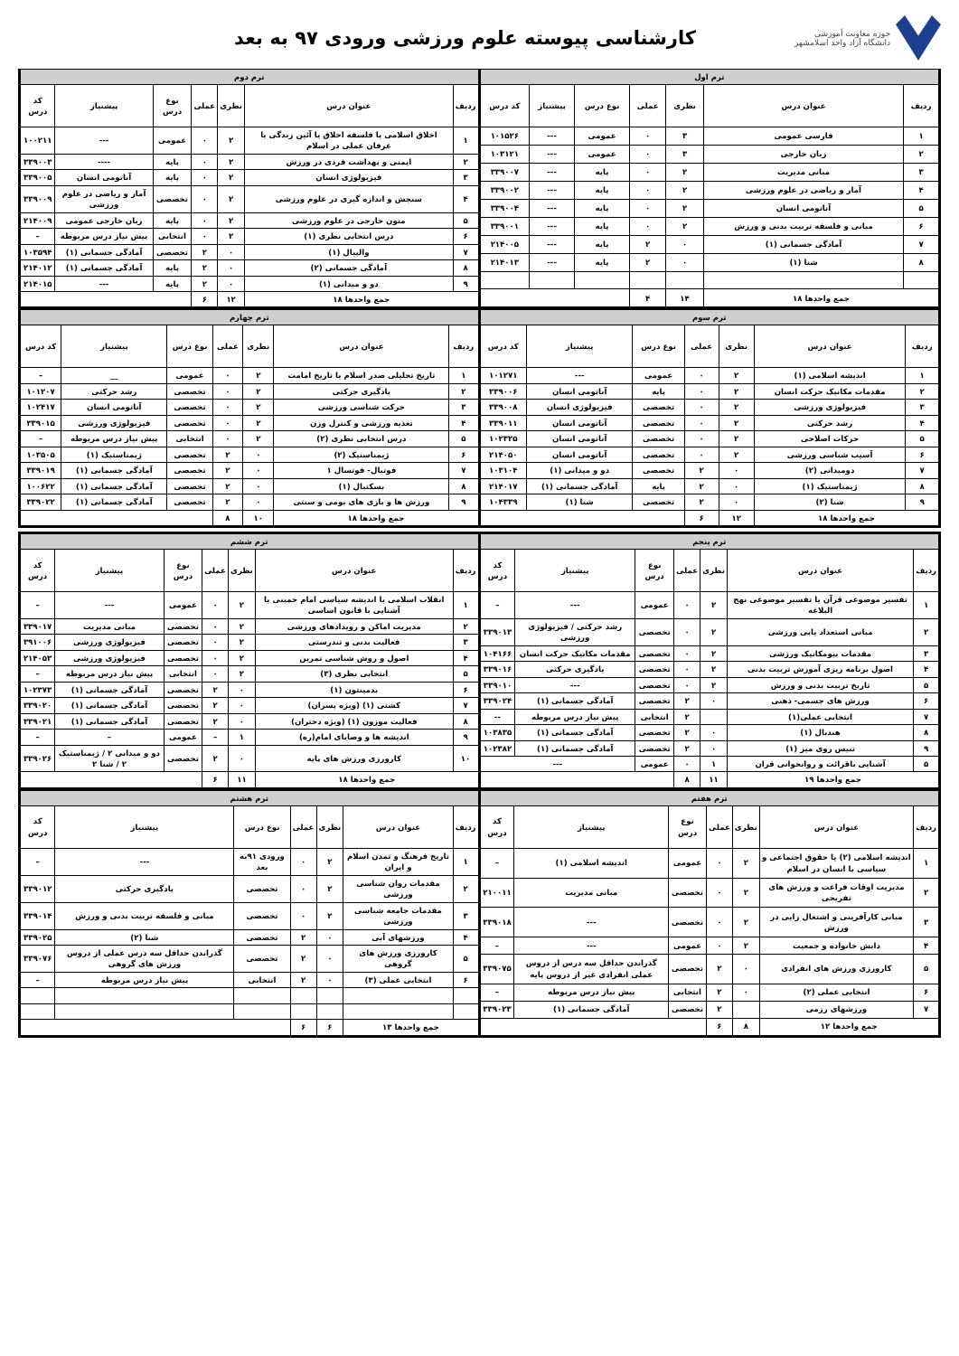حوزه معاونت آموزشی
دانشگاه آزاد واحد اسلامشهر
کارشناسی پیوسته علوم ورزشی ورودی ۹۷ به بعد
| ترم اول | | | | | | |
| --- | --- | --- | --- | --- | --- | --- |
| ردیف | عنوان درس | نظری | عملی | نوع درس | پیشنیاز | کد درس |
| ۱ | فارسی عمومی | ۳ | ۰ | عمومی | --- | ۱۰۱۵۲۶ |
| ۲ | زبان خارجی | ۳ | ۰ | عمومی | --- | ۱۰۳۱۲۱ |
| ۳ | مبانی مدیریت | ۲ | ۰ | پایه | --- | ۳۳۹۰۰۷ |
| ۴ | آمار و ریاضی در علوم ورزشی | ۲ | ۰ | پایه | --- | ۳۳۹۰۰۲ |
| ۵ | آناتومی انسان | ۲ | ۰ | پایه | --- | ۳۳۹۰۰۴ |
| ۶ | مبانی و فلسفه تربیت بدنی و ورزش | ۲ | ۰ | پایه | --- | ۳۳۹۰۰۱ |
| ۷ | آمادگی جسمانی (۱) | ۰ | ۲ | پایه | --- | ۲۱۴۰۰۵ |
| ۸ | شنا (۱) | ۰ | ۲ | پایه | --- | ۲۱۴۰۱۳ |
| جمع واحدها ۱۸ | | ۱۴ | ۴ | | | |
| ترم دوم | | | | | | |
| --- | --- | --- | --- | --- | --- | --- |
| ردیف | عنوان درس | نظری | عملی | نوع درس | پیشنیاز | کد درس |
| ۱ | اخلاق اسلامی یا فلسفه اخلاق یا آئین زندگی یا عرفان عملی در اسلام | ۲ | ۰ | عمومی | --- | ۱۰۰۲۱۱ |
| ۲ | ایمنی و بهداشت فردی در ورزش | ۲ | ۰ | پایه | ---- | ۳۳۹۰۰۳ |
| ۳ | فیزیولوژی انسان | ۲ | ۰ | پایه | آناتومی انسان | ۳۳۹۰۰۵ |
| ۴ | سنجش و اندازه گیری در علوم ورزشی | ۲ | ۰ | تخصصی | آمار و ریاضی در علوم ورزشی | ۳۳۹۰۰۹ |
| ۵ | متون خارجی در علوم ورزشی | ۲ | ۰ | پایه | زبان خارجی عمومی | ۲۱۴۰۰۹ |
| ۶ | درس انتخابی نظری (۱) | ۲ | ۰ | انتخابی | پیش نیاز درس مربوطه | – |
| ۷ | والیبال (۱) | ۰ | ۲ | تخصصی | آمادگی جسمانی (۱) | ۱۰۳۵۹۴ |
| ۸ | آمادگی جسمانی (۲) | ۰ | ۲ | پایه | آمادگی جسمانی (۱) | ۲۱۴۰۱۲ |
| ۹ | دو و میدانی (۱) | ۰ | ۲ | پایه | --- | ۲۱۴۰۱۵ |
| جمع واحدها ۱۸ | | ۱۲ | ۶ | | | |
| ترم سوم | | | | | | |
| --- | --- | --- | --- | --- | --- | --- |
| ردیف | عنوان درس | نظری | عملی | نوع درس | پیشنیاز | کد درس |
| ۱ | اندیشه اسلامی (۱) | ۲ | ۰ | عمومی | --- | ۱۰۱۲۷۱ |
| ۲ | مقدمات مکانیک حرکت انسان | ۲ | ۰ | پایه | آناتومی انسان | ۳۳۹۰۰۶ |
| ۳ | فیزیولوژی ورزشی | ۲ | ۰ | تخصصی | فیزیولوژی انسان | ۳۳۹۰۰۸ |
| ۴ | رشد حرکتی | ۲ | ۰ | تخصصی | آناتومی انسان | ۳۳۹۰۱۱ |
| ۵ | حرکات اصلاحی | ۲ | ۰ | تخصصی | آناتومی انسان | ۱۰۲۳۲۵ |
| ۶ | آسیب شناسی ورزشی | ۲ | ۰ | تخصصی | آناتومی انسان | ۲۱۴۰۵۰ |
| ۷ | دومیدانی (۲) | ۰ | ۲ | تخصصی | دو و میدانی (۱) | ۱۰۳۱۰۴ |
| ۸ | ژیمناستیک (۱) | ۰ | ۲ | پایه | آمادگی جسمانی (۱) | ۲۱۴۰۱۷ |
| ۹ | شنا (۲) | ۰ | ۲ | تخصصی | شنا (۱) | ۱۰۴۳۳۹ |
| جمع واحدها ۱۸ | | ۱۲ | ۶ | | | |
| ترم چهارم | | | | | | |
| --- | --- | --- | --- | --- | --- | --- |
| ردیف | عنوان درس | نظری | عملی | نوع درس | پیشنیاز | کد درس |
| ۱ | تاریخ تحلیلی صدر اسلام یا تاریخ امامت | ۲ | ۰ | عمومی | __ | – |
| ۲ | یادگیری حرکتی | ۲ | ۰ | تخصصی | رشد حرکتی | ۱۰۱۲۰۷ |
| ۳ | حرکت شناسی ورزشی | ۲ | ۰ | تخصصی | آناتومی انسان | ۱۰۲۴۱۷ |
| ۴ | تغذیه ورزشی و کنترل وزن | ۲ | ۰ | تخصصی | فیزیولوژی ورزشی | ۳۳۹۰۱۵ |
| ۵ | درس انتخابی نظری (۲) | ۲ | ۰ | انتخابی | پیش نیاز درس مربوطه | – |
| ۶ | ژیمناستیک (۲) | ۰ | ۲ | تخصصی | ژیمناستیک (۱) | ۱۰۳۵۰۵ |
| ۷ | فوتبال- فوتسال ۱ | ۰ | ۲ | تخصصی | آمادگی جسمانی (۱) | ۳۳۹۰۱۹ |
| ۸ | بسکتبال (۱) | ۰ | ۲ | تخصصی | آمادگی جسمانی (۱) | ۱۰۰۶۲۲ |
| ۹ | ورزش ها و بازی های بومی و سنتی | ۰ | ۲ | تخصصی | آمادگی جسمانی (۱) | ۳۳۹۰۲۲ |
| جمع واحدها ۱۸ | | ۱۰ | ۸ | | | |
| ترم پنجم | | | | | | |
| --- | --- | --- | --- | --- | --- | --- |
| ردیف | عنوان درس | نظری | عملی | نوع درس | پیشنیاز | کد درس |
| ۱ | تفسیر موضوعی قرآن یا تفسیر موضوعی نهج البلاغه | ۲ | ۰ | عمومی | --- | – |
| ۲ | مبانی استعداد یابی ورزشی | ۲ | ۰ | تخصصی | رشد حرکتی / فیزیولوژی ورزشی | ۳۳۹۰۱۳ |
| ۳ | مقدمات بیومکانیک ورزشی | ۲ | ۰ | تخصصی | مقدمات مکانیک حرکت انسان | ۱۰۴۱۶۶ |
| ۴ | اصول برنامه ریزی آموزش تربیت بدنی | ۲ | ۰ | تخصصی | یادگیری حرکتی | ۳۳۹۰۱۶ |
| ۵ | تاریخ تربیت بدنی و ورزش | ۲ | ۰ | تخصصی | --- | ۳۳۹۰۱۰ |
| ۶ | ورزش های جسمی- ذهنی | ۰ | ۲ | تخصصی | آمادگی جسمانی (۱) | ۳۳۹۰۲۴ |
| ۷ | انتخابی عملی(۱) | | ۲ | انتخابی | پیش نیاز درس مربوطه | -- |
| ۸ | هندبال (۱) | ۰ | ۲ | تخصصی | آمادگی جسمانی (۱) | ۱۰۳۸۳۵ |
| ۹ | تنیس روی میز (۱) | ۰ | ۲ | تخصصی | آمادگی جسمانی (۱) | ۱۰۲۳۸۲ |
| ۵ | آشنایی باقرائت و روانخوانی قران | ۱ | ۰ | عمومی | --- | |
| جمع واحدها ۱۹ | | ۱۱ | ۸ | | | |
| ترم ششم | | | | | | |
| --- | --- | --- | --- | --- | --- | --- |
| ردیف | عنوان درس | نظری | عملی | نوع درس | پیشنیاز | کد درس |
| ۱ | انقلاب اسلامی یا اندیشه سیاسی امام خمینی یا آشنایی با قانون اساسی | ۲ | ۰ | عمومی | --- | – |
| ۲ | مدیریت اماکن و رویدادهای ورزشی | ۲ | ۰ | تخصصی | مبانی مدیریت | ۳۳۹۰۱۷ |
| ۳ | فعالیت بدنی و تندرستی | ۲ | ۰ | تخصصی | فیزیولوژی ورزشی | ۳۹۱۰۰۶ |
| ۴ | اصول و روش شناسی تمرین | ۲ | ۰ | تخصصی | فیزیولوژی ورزشی | ۲۱۴۰۵۳ |
| ۵ | انتخابی نظری (۳) | ۲ | ۰ | انتخابی | پیش نیاز درس مربوطه | – |
| ۶ | بدمینتون (۱) | ۰ | ۲ | تخصصی | آمادگی جسمانی (۱) | ۱۰۲۳۷۳ |
| ۷ | کشتی (۱) (ویژه پسران) | ۰ | ۲ | تخصصی | آمادگی جسمانی (۱) | ۳۳۹۰۲۰ |
| ۸ | فعالیت موزون (۱) (ویژه دختران) | ۰ | ۲ | تخصصی | آمادگی جسمانی (۱) | ۳۳۹۰۲۱ |
| ۹ | اندیشه ها و وصایای امام(ره) | ۱ | – | عمومی | – | – |
| ۱۰ | کارورزی ورزش های پایه | ۰ | ۲ | تخصصی | دو و میدانی ۲ / ژیمناستیک ۲ / شنا ۲ | ۳۳۹۰۲۶ |
| جمع واحدها ۱۸ | | ۱۱ | ۶ | | | |
| ترم هفتم | | | | | | |
| --- | --- | --- | --- | --- | --- | --- |
| ردیف | عنوان درس | نظری | عملی | نوع درس | پیشنیاز | کد درس |
| ۱ | اندیشه اسلامی (۲) یا حقوق اجتماعی و سیاسی یا انسان در اسلام | ۲ | ۰ | عمومی | اندیشه اسلامی (۱) | – |
| ۲ | مدیریت اوقات فراغت و ورزش های تفریحی | ۲ | ۰ | تخصصی | مبانی مدیریت | ۲۱۰۰۱۱ |
| ۳ | مبانی کارآفرینی و اشتغال زایی در ورزش | ۲ | ۰ | تخصصی | --- | ۳۳۹۰۱۸ |
| ۴ | دانش خانواده و جمعیت | ۲ | ۰ | عمومی | --- | – |
| ۵ | کارورزی ورزش های انفرادی | ۰ | ۲ | تخصصی | گذراندن حداقل سه درس از دروس عملی انفرادی غیر از دروس پایه | ۳۳۹۰۷۵ |
| ۶ | انتخابی عملی (۲) | ۰ | ۲ | انتخابی | پیش نیاز درس مربوطه | – |
| ۷ | ورزشهای رزمی | | ۲ | تخصصی | آمادگی جسمانی (۱) | ۳۳۹۰۲۳ |
| جمع واحدها ۱۲ | | ۸ | ۶ | | | |
| ترم هشتم | | | | | | |
| --- | --- | --- | --- | --- | --- | --- |
| ردیف | عنوان درس | نظری | عملی | نوع درس | پیشنیاز | کد درس |
| ۱ | تاریخ فرهنگ و تمدن اسلام و ایران | ۲ | ۰ | ورودی ۹۱به بعد | --- | – |
| ۲ | مقدمات روان شناسی ورزشی | ۲ | ۰ | تخصصی | یادگیری حرکتی | ۳۳۹۰۱۲ |
| ۳ | مقدمات جامعه شناسی ورزشی | ۲ | ۰ | تخصصی | مبانی و فلسفه تربیت بدنی و ورزش | ۳۳۹۰۱۴ |
| ۴ | ورزشهای آبی | ۰ | ۲ | تخصصی | شنا (۲) | ۳۳۹۰۲۵ |
| ۵ | کارورزی ورزش های گروهی | ۰ | ۲ | تخصصی | گذراندن حداقل سه درس عملی از دروس ورزش های گروهی | ۳۳۹۰۷۶ |
| ۶ | انتخابی عملی (۳) | ۰ | ۲ | انتخابی | پیش نیاز درس مربوطه | – |
| جمع واحدها ۱۳ | | ۶ | ۶ | | | |